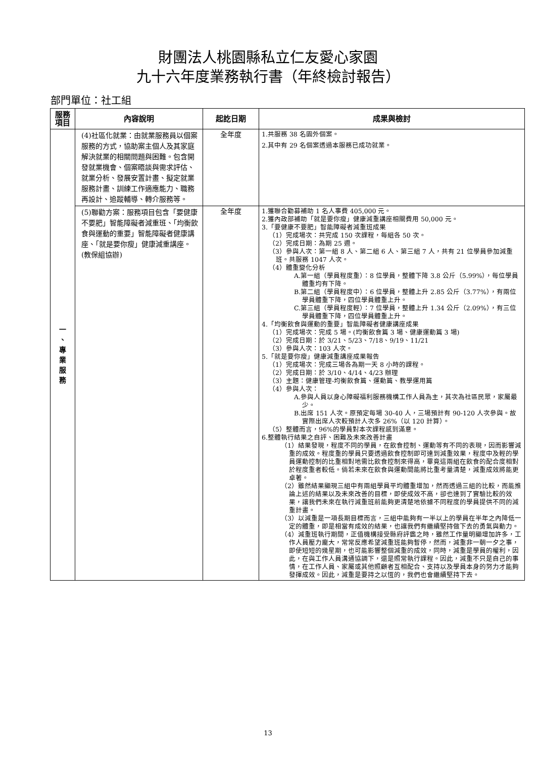財團法人桃園縣私立仁友愛心家園
九十六年度業務執行書（年終檢討報告）
部門單位：社工組
| 服務 項目 | 內容說明 | 起訖日期 | 成果與檢討 |
| --- | --- | --- | --- |
| 一 、 專 業 服 務 | (4)社區化就業：由就業服務員以個案服務的方式，協助案主個人及其家庭解決就業的相關問題與困難。包含開發就業機會、個案晤談與需求評估、就業分析、發展安置計畫、擬定就業服務計畫、訓練工作適應能力、職務再設計、追蹤輔導、轉介服務等。 | 全年度 | 1.共服務 38 名園外個案。 2.其中有 29 名個案透過本服務已成功就業。 |
| | (5)聯勸方案：服務項目包含「要健康不要肥」智能障礙者減重班、「均衡飲食與運動的重要」智能障礙者健康講座、「就是要你瘦」健康減重講座。(教保組協辦) | 全年度 | 1.獲聯合勸募補助 1 名人事費 405,000 元。 2.獲內政部補助「就是要你瘦」健康減重講座相關費用 50,000 元。 3.「要健康不要肥」智能障礙者減重班成果 （1）完成場次：共完成 150 次課程，每組各 50 次。 （2）完成日期：為期 25 週。 （3）參與人次：第一組 8 人、第二組 6 人、第三組 7 人，共有 21 位學員參加減重班。共服務 1047 人次。 （4）體重變化分析 A.第一組（學員程度重）：8 位學員，整體下降 3.8 公斤（5.99%），每位學員體重均有下降。 B.第二組（學員程度中）：6 位學員，整體上升 2.85 公斤（3.77%），有兩位學員體重下降，四位學員體重上升。 C.第三組（學員程度輕）：7 位學員，整體上升 1.34 公斤（2.09%），有三位學員體重下降，四位學員體重上升。 4.「均衡飲食與運動的重要」智能障礙者健康講座成果 （1）完成場次：完成 5 場。(均衡飲食篇 3 場、健康運動篇 3 場) （2）完成日期：於 3/21、5/23、7/18、9/19、11/21 （3）參與人次：103 人次。 5.「就是要你瘦」健康減重講座成果報告 （1）完成場次：完成三場各為期一天 8 小時的課程。 （2）完成日期：於 3/10、4/14、4/23 辦理 （3）主題：健康管理-均衡飲食篇、運動篇、教學運用篇 （4）參與人次： A.參與人員以身心障礙福利服務機構工作人員為主，其次為社區民眾，家屬最少。 B.出席 151 人次。原預定每場 30-40 人，三場預計有 90-120 人次參與。故實際出席人次較預計人次多 26%（以 120 計算）。 （5）整體而言，96%的學員對本次課程感到滿意。 6.整體執行結果之自評、困難及未來改善計畫 （1）結果發現，程度不同的學員，在飲食控制、運動等有不同的表現，因而影響減重的成效。程度重的學員只要透過飲食控制即可達到減重效果，程度中及輕的學員運動控制的比重相對地需比飲食控制來得高，畢竟這兩組在飲食的配合度相對於程度重者較低。倘若未來在飲食與運動間能將比重考量清楚，減重成效將能更卓著。 （2）雖然結果顯現三組中有兩組學員平均體重增加，然而透過三組的比較，而能推論上述的結果以及未來改善的目標，即使成效不高，卻也達到了實驗比較的效果，讓我們未來在執行減重班前能夠更清楚地依據不同程度的學員提供不同的減重計畫。 （3）以減重是一項長期目標而言，三組中能夠有一半以上的學員在半年之內降低一定的體重，即是相當有成效的結果，也讓我們有繼續堅持做下去的勇氣與動力。 （4）減重班執行期間，正值機構接受縣府評鑑之時，雖然工作量明顯增加許多，工作人員壓力龐大，常常反應希望減重班能夠暫停，然而，減重非一朝一夕之事，即使短短的幾星期，也可能影響整個減重的成效，同時，減重是學員的權利，因此，在與工作人員溝通協調下，還是照常執行課程。因此，減重不只是自己的事情，在工作人員、家屬或其他照顧者互相配合、支持以及學員本身的努力才能夠發揮成效。因此，減重是要持之以恆的，我們也會繼續堅持下去。 |
13